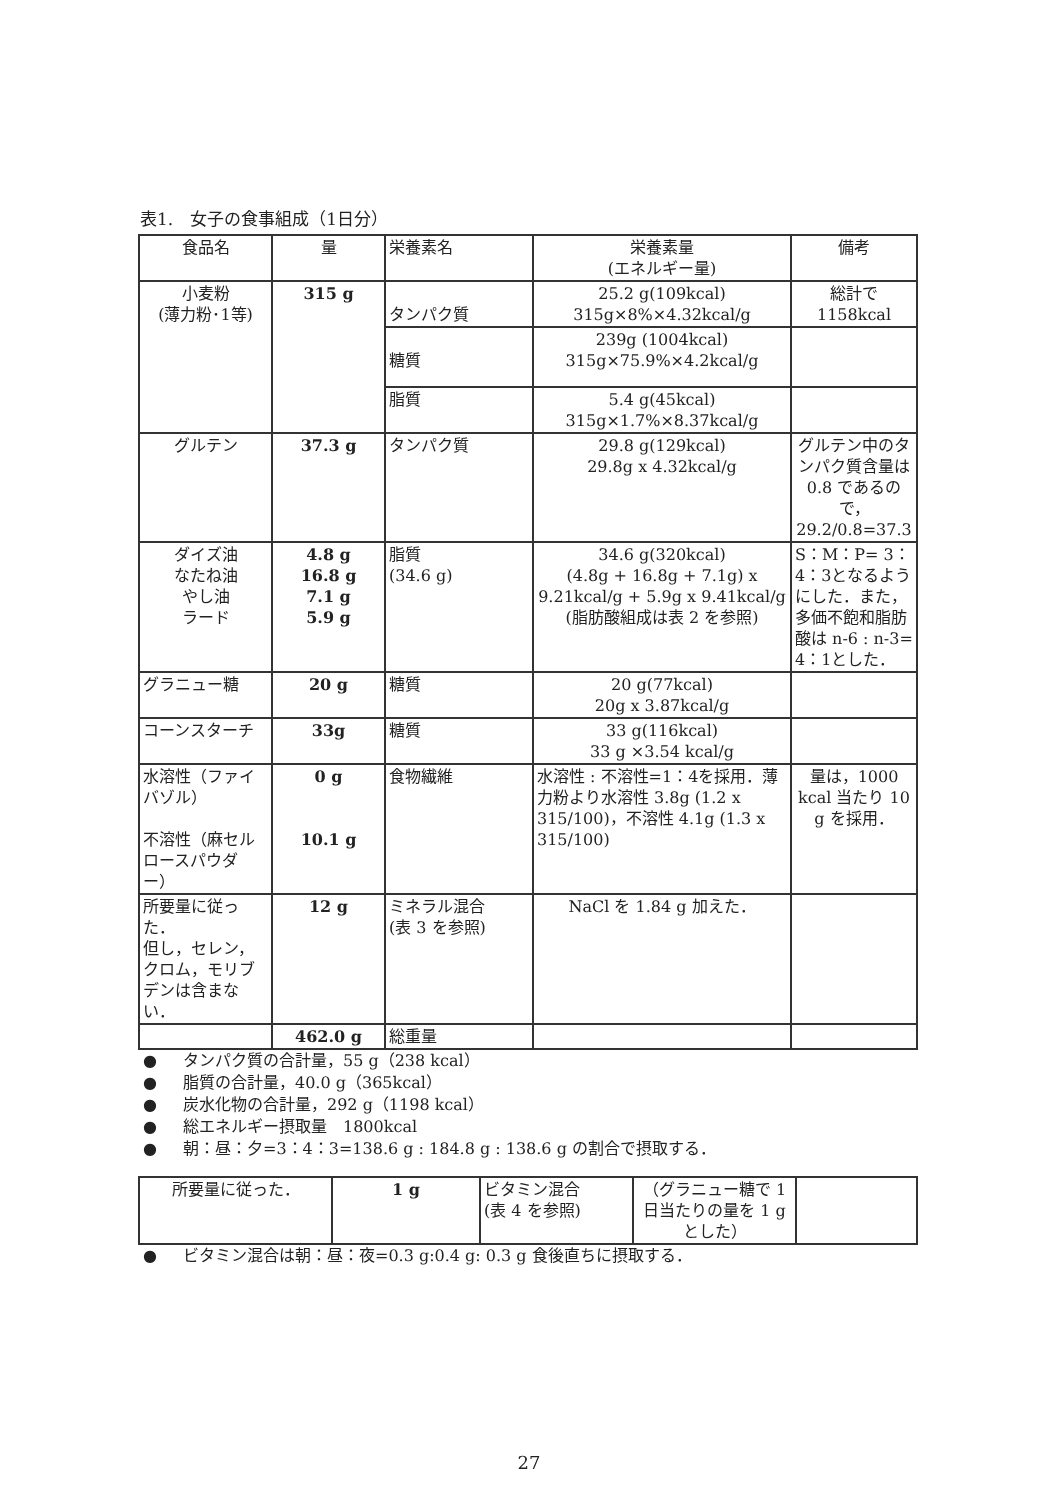表1.　女子の食事組成（1日分）
| 食品名 | 量 | 栄養素名 | 栄養素量 (エネルギー量) | 備考 |
| --- | --- | --- | --- | --- |
| 小麦粉 (薄力粉･1等) | 315 g | タンパク質 | 25.2 g(109kcal) 315g×8%×4.32kcal/g | 総計で 1158kcal |
| | | 糖質 | 239g (1004kcal) 315g×75.9%×4.2kcal/g | |
| | | 脂質 | 5.4 g(45kcal) 315g×1.7%×8.37kcal/g | |
| グルテン | 37.3 g | タンパク質 | 29.8 g(129kcal) 29.8g x 4.32kcal/g | グルテン中のタンパク質含量は 0.8 であるので，29.2/0.8=37.3 |
| ダイズ油 なたね油 やし油 ラード | 4.8 g 16.8 g 7.1 g 5.9 g | 脂質 (34.6 g) | 34.6 g(320kcal) (4.8g + 16.8g + 7.1g) x 9.21kcal/g + 5.9g x 9.41kcal/g (脂肪酸組成は表 2 を参照) | S：M：P= 3：4：3となるようにした．また，多価不飽和脂肪酸は n-6 : n-3= 4：1とした． |
| グラニュー糖 | 20 g | 糖質 | 20 g(77kcal) 20g x 3.87kcal/g | |
| コーンスターチ | 33g | 糖質 | 33 g(116kcal) 33 g ×3.54 kcal/g | |
| 水溶性（ファイバゾル） 不溶性（麻セルロースパウダー） | 0 g 10.1 g | 食物繊維 | 水溶性 : 不溶性=1：4を採用．薄力粉より水溶性 3.8g (1.2 x 315/100)，不溶性 4.1g (1.3 x 315/100) | 量は，1000 kcal 当たり 10 g を採用． |
| 所要量に従った． 但し，セレン，クロム，モリブデンは含まない． | 12 g | ミネラル混合 (表 3 を参照) | NaCl を 1.84 g 加えた． | |
| | 462.0 g | 総重量 | | |
● タンパク質の合計量，55 g（238 kcal）
● 脂質の合計量，40.0 g（365kcal）
● 炭水化物の合計量，292 g（1198 kcal）
● 総エネルギー摂取量　1800kcal
● 朝：昼：夕=3：4：3=138.6 g : 184.8 g : 138.6 g の割合で摂取する．
| 所要量に従った． | 1 g | ビタミン混合 (表 4 を参照) | （グラニュー糖で 1 日当たりの量を 1 g とした） | |
● ビタミン混合は朝：昼：夜=0.3 g:0.4 g: 0.3 g 食後直ちに摂取する．
27